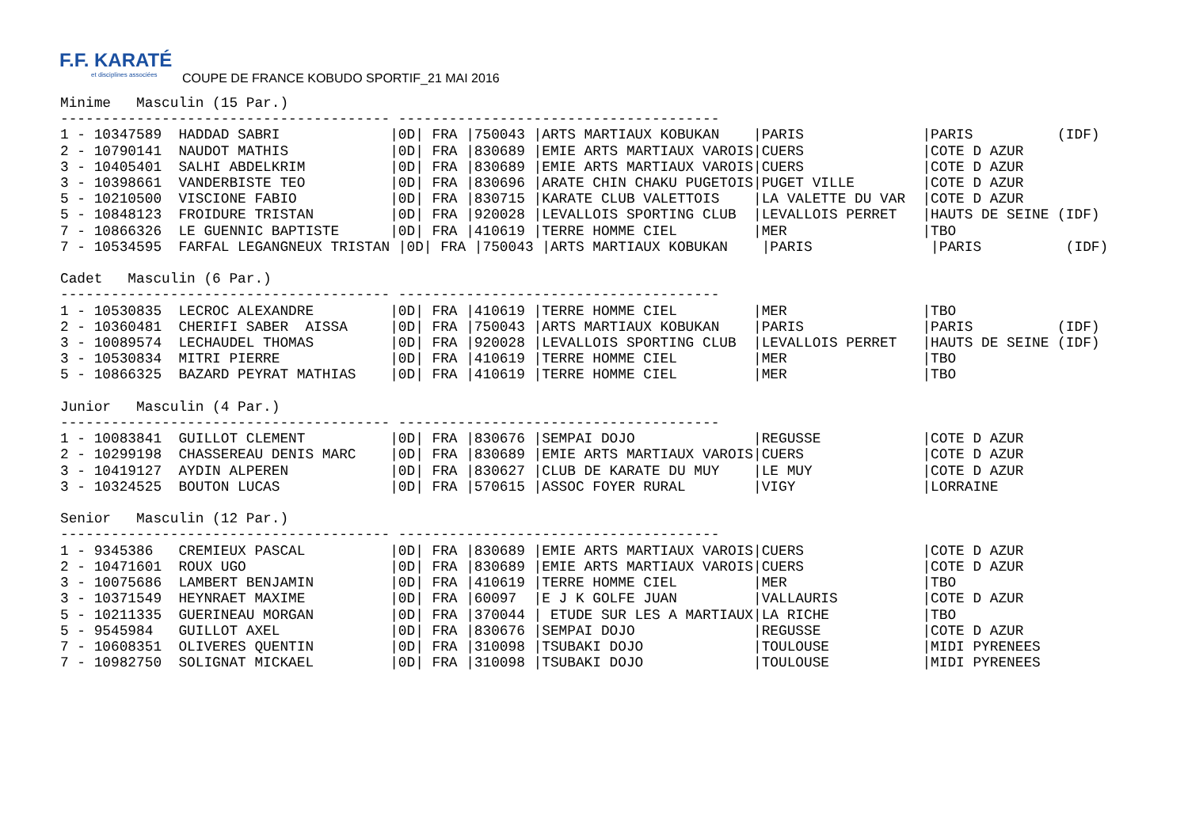F.F. KARATÉ
et disciplines associées
COUPE DE FRANCE KOBUDO SPORTIF_21 MAI 2016
Minime   Masculin (15 Par.)
--------------------------------------- --------------------------------------
1 - 10347589  HADDAD SABRI             |0D| FRA |750043 |ARTS MARTIAUX KOBUKAN    |PARIS              |PARIS          (IDF)
2 - 10790141  NAUDOT MATHIS            |0D| FRA |830689 |EMIE ARTS MARTIAUX VAROIS|CUERS              |COTE D AZUR
3 - 10405401  SALHI ABDELKRIM          |0D| FRA |830689 |EMIE ARTS MARTIAUX VAROIS|CUERS              |COTE D AZUR
3 - 10398661  VANDERBISTE TEO          |0D| FRA |830696 |ARATE CHIN CHAKU PUGETOIS|PUGET VILLE        |COTE D AZUR
5 - 10210500  VISCIONE FABIO           |0D| FRA |830715 |KARATE CLUB VALETTOIS    |LA VALETTE DU VAR  |COTE D AZUR
5 - 10848123  FROIDURE TRISTAN         |0D| FRA |920028 |LEVALLOIS SPORTING CLUB  |LEVALLOIS PERRET   |HAUTS DE SEINE (IDF)
7 - 10866326  LE GUENNIC BAPTISTE      |0D| FRA |410619 |TERRE HOMME CIEL         |MER                |TBO
7 - 10534595  FARFAL LEGANGNEUX TRISTAN |0D| FRA |750043 |ARTS MARTIAUX KOBUKAN    |PARIS              |PARIS          (IDF)

Cadet   Masculin (6 Par.)
--------------------------------------- --------------------------------------
1 - 10530835  LECROC ALEXANDRE         |0D| FRA |410619 |TERRE HOMME CIEL         |MER                |TBO
2 - 10360481  CHERIFI SABER  AISSA     |0D| FRA |750043 |ARTS MARTIAUX KOBUKAN    |PARIS              |PARIS          (IDF)
3 - 10089574  LECHAUDEL THOMAS         |0D| FRA |920028 |LEVALLOIS SPORTING CLUB  |LEVALLOIS PERRET   |HAUTS DE SEINE (IDF)
3 - 10530834  MITRI PIERRE             |0D| FRA |410619 |TERRE HOMME CIEL         |MER                |TBO
5 - 10866325  BAZARD PEYRAT MATHIAS    |0D| FRA |410619 |TERRE HOMME CIEL         |MER                |TBO

Junior   Masculin (4 Par.)
--------------------------------------- --------------------------------------
1 - 10083841  GUILLOT CLEMENT          |0D| FRA |830676 |SEMPAI DOJO              |REGUSSE            |COTE D AZUR
2 - 10299198  CHASSEREAU DENIS MARC    |0D| FRA |830689 |EMIE ARTS MARTIAUX VAROIS|CUERS              |COTE D AZUR
3 - 10419127  AYDIN ALPEREN            |0D| FRA |830627 |CLUB DE KARATE DU MUY    |LE MUY             |COTE D AZUR
3 - 10324525  BOUTON LUCAS             |0D| FRA |570615 |ASSOC FOYER RURAL        |VIGY               |LORRAINE

Senior   Masculin (12 Par.)
--------------------------------------- --------------------------------------
1 - 9345386   CREMIEUX PASCAL          |0D| FRA |830689 |EMIE ARTS MARTIAUX VAROIS|CUERS              |COTE D AZUR
2 - 10471601  ROUX UGO                 |0D| FRA |830689 |EMIE ARTS MARTIAUX VAROIS|CUERS              |COTE D AZUR
3 - 10075686  LAMBERT BENJAMIN         |0D| FRA |410619 |TERRE HOMME CIEL         |MER                |TBO
3 - 10371549  HEYNRAET MAXIME          |0D| FRA |60097  |E J K GOLFE JUAN         |VALLAURIS          |COTE D AZUR
5 - 10211335  GUERINEAU MORGAN         |0D| FRA |370044 | ETUDE SUR LES A MARTIAUX|LA RICHE           |TBO
5 - 9545984   GUILLOT AXEL             |0D| FRA |830676 |SEMPAI DOJO              |REGUSSE            |COTE D AZUR
7 - 10608351  OLIVERES QUENTIN         |0D| FRA |310098 |TSUBAKI DOJO             |TOULOUSE           |MIDI PYRENEES
7 - 10982750  SOLIGNAT MICKAEL         |0D| FRA |310098 |TSUBAKI DOJO             |TOULOUSE           |MIDI PYRENEES